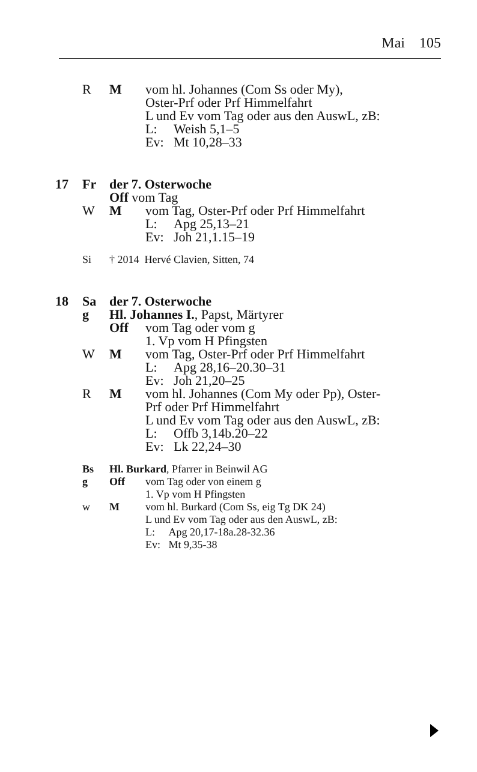Mai 105
R M vom hl. Johannes (Com Ss oder My),
Oster-Prf oder Prf Himmelfahrt
L und Ev vom Tag oder aus den AuswL, zB:
L: Weish 5,1–5
Ev: Mt 10,28–33
17 Fr der 7. Osterwoche
Off vom Tag
W M vom Tag, Oster-Prf oder Prf Himmelfahrt
L: Apg 25,13–21
Ev: Joh 21,1.15–19
Si † 2014 Hervé Clavien, Sitten, 74
18 Sa der 7. Osterwoche
g Hl. Johannes I., Papst, Märtyrer
Off vom Tag oder vom g
1. Vp vom H Pfingsten
W M vom Tag, Oster-Prf oder Prf Himmelfahrt
L: Apg 28,16–20.30–31
Ev: Joh 21,20–25
R M vom hl. Johannes (Com My oder Pp), Oster-
Prf oder Prf Himmelfahrt
L und Ev vom Tag oder aus den AuswL, zB:
L: Offb 3,14b.20–22
Ev: Lk 22,24–30
Bs Hl. Burkard, Pfarrer in Beinwil AG
g Off vom Tag oder von einem g
1. Vp vom H Pfingsten
w M vom hl. Burkard (Com Ss, eig Tg DK 24)
L und Ev vom Tag oder aus den AuswL, zB:
L: Apg 20,17-18a.28-32.36
Ev: Mt 9,35-38